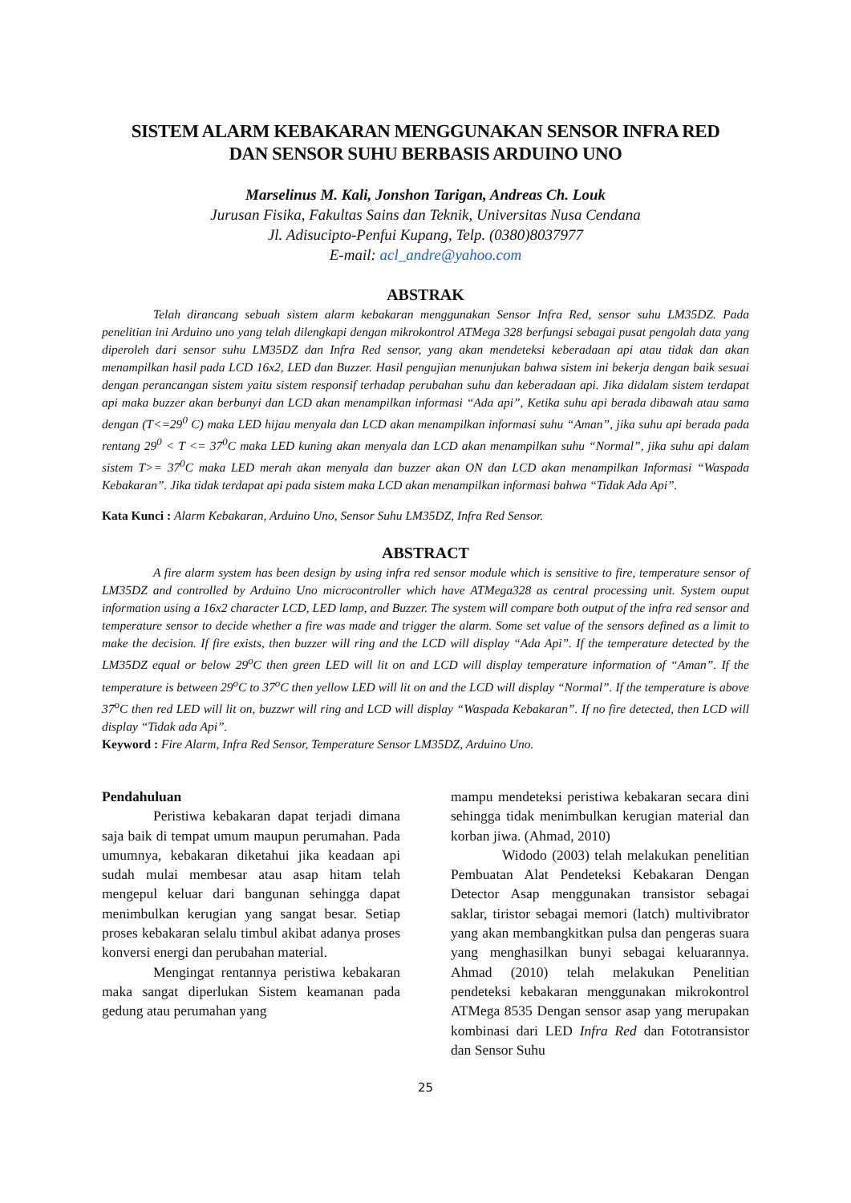SISTEM ALARM KEBAKARAN MENGGUNAKAN SENSOR INFRA RED
DAN SENSOR SUHU BERBASIS ARDUINO UNO
Marselinus M. Kali, Jonshon Tarigan, Andreas Ch. Louk
Jurusan Fisika, Fakultas Sains dan Teknik, Universitas Nusa Cendana
Jl. Adisucipto-Penfui Kupang, Telp. (0380)8037977
E-mail: acl_andre@yahoo.com
ABSTRAK
Telah dirancang sebuah sistem alarm kebakaran menggunakan Sensor Infra Red, sensor suhu LM35DZ. Pada penelitian ini Arduino uno yang telah dilengkapi dengan mikrokontrol ATMega 328 berfungsi sebagai pusat pengolah data yang diperoleh dari sensor suhu LM35DZ dan Infra Red sensor, yang akan mendeteksi keberadaan api atau tidak dan akan menampilkan hasil pada LCD 16x2, LED dan Buzzer. Hasil pengujian menunjukan bahwa sistem ini bekerja dengan baik sesuai dengan perancangan sistem yaitu sistem responsif terhadap perubahan suhu dan keberadaan api. Jika didalam sistem terdapat api maka buzzer akan berbunyi dan LCD akan menampilkan informasi “Ada api”, Ketika suhu api berada dibawah atau sama dengan (T<=29<sup>0</sup> C) maka LED hijau menyala dan LCD akan menampilkan informasi suhu “Aman”, jika suhu api berada pada rentang 29<sup>0</sup> < T <= 37<sup>0</sup>C maka LED kuning akan menyala dan LCD akan menampilkan suhu “Normal”, jika suhu api dalam sistem T>= 37<sup>0</sup>C maka LED merah akan menyala dan buzzer akan ON dan LCD akan menampilkan Informasi “Waspada Kebakaran”. Jika tidak terdapat api pada sistem maka LCD akan menampilkan informasi bahwa “Tidak Ada Api”.
Kata Kunci : Alarm Kebakaran, Arduino Uno, Sensor Suhu LM35DZ, Infra Red Sensor.
ABSTRACT
A fire alarm system has been design by using infra red sensor module which is sensitive to fire, temperature sensor of LM35DZ and controlled by Arduino Uno microcontroller which have ATMega328 as central processing unit. System ouput information using a 16x2 character LCD, LED lamp, and Buzzer. The system will compare both output of the infra red sensor and temperature sensor to decide whether a fire was made and trigger the alarm. Some set value of the sensors defined as a limit to make the decision. If fire exists, then buzzer will ring and the LCD will display “Ada Api”. If the temperature detected by the LM35DZ equal or below 29<sup>o</sup>C then green LED will lit on and LCD will display temperature information of “Aman”. If the temperature is between 29<sup>o</sup>C to 37<sup>o</sup>C then yellow LED will lit on and the LCD will display “Normal”. If the temperature is above 37<sup>o</sup>C then red LED will lit on, buzzwr will ring and LCD will display “Waspada Kebakaran”. If no fire detected, then LCD will display “Tidak ada Api”.
Keyword : Fire Alarm, Infra Red Sensor, Temperature Sensor LM35DZ, Arduino Uno.
Pendahuluan
Peristiwa kebakaran dapat terjadi dimana saja baik di tempat umum maupun perumahan. Pada umumnya, kebakaran diketahui jika keadaan api sudah mulai membesar atau asap hitam telah mengepul keluar dari bangunan sehingga dapat menimbulkan kerugian yang sangat besar. Setiap proses kebakaran selalu timbul akibat adanya proses konversi energi dan perubahan material.
Mengingat rentannya peristiwa kebakaran maka sangat diperlukan Sistem keamanan pada gedung atau perumahan yang
mampu mendeteksi peristiwa kebakaran secara dini sehingga tidak menimbulkan kerugian material dan korban jiwa. (Ahmad, 2010)
Widodo (2003) telah melakukan penelitian Pembuatan Alat Pendeteksi Kebakaran Dengan Detector Asap menggunakan transistor sebagai saklar, tiristor sebagai memori (latch) multivibrator yang akan membangkitkan pulsa dan pengeras suara yang menghasilkan bunyi sebagai keluarannya. Ahmad (2010) telah melakukan Penelitian pendeteksi kebakaran menggunakan mikrokontrol ATMega 8535 Dengan sensor asap yang merupakan kombinasi dari LED Infra Red dan Fototransistor dan Sensor Suhu
25